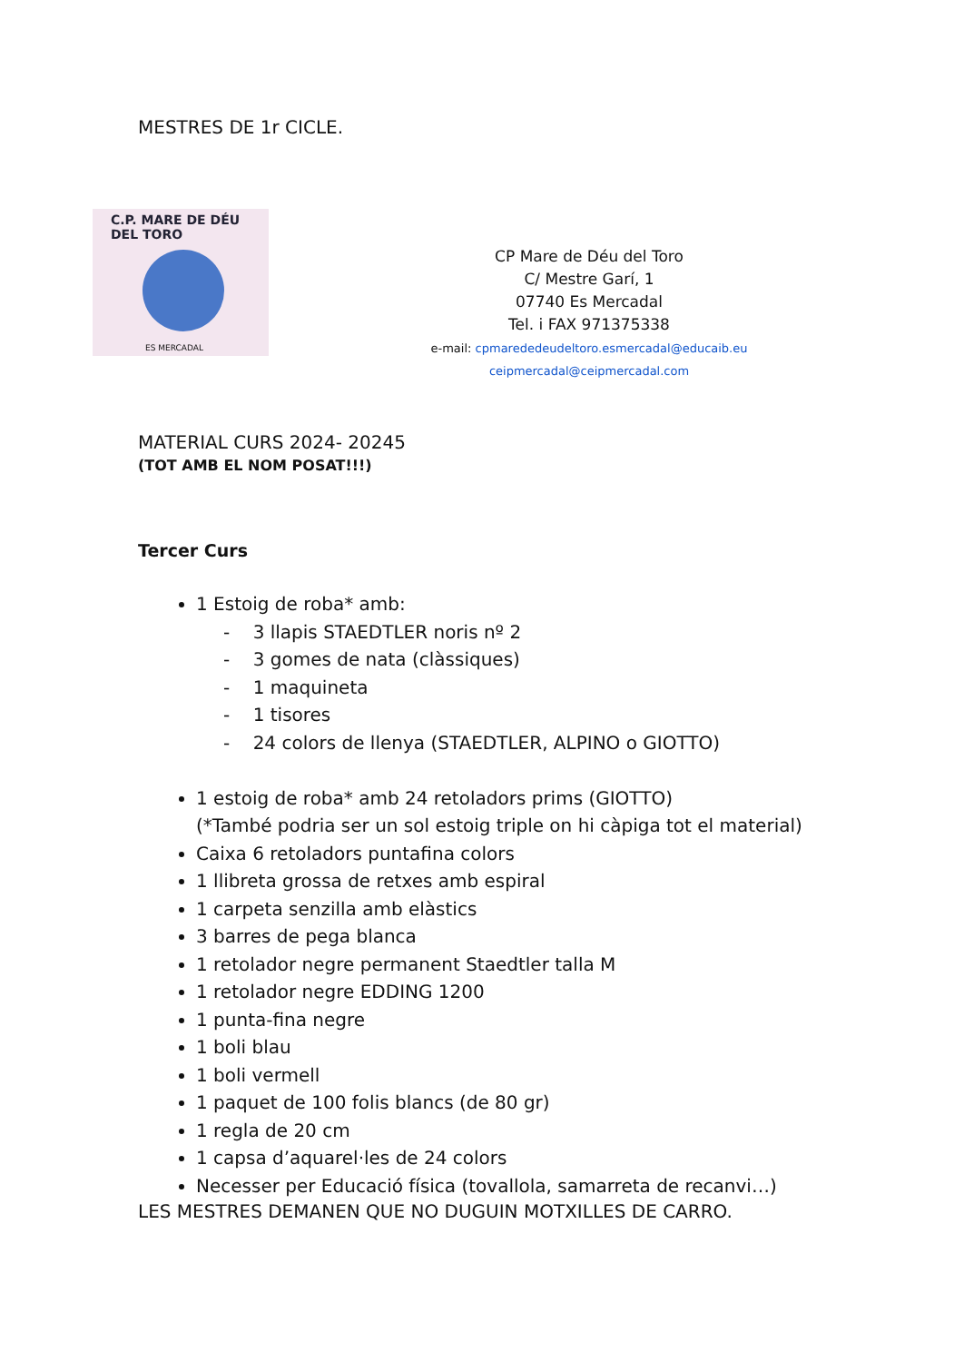MESTRES DE 1r CICLE.
C.P. MARE DE DÉU DEL TORO
ES MERCADAL
CP Mare de Déu del Toro
C/ Mestre Garí, 1
07740 Es Mercadal
Tel. i FAX 971375338
e-mail: cpmarededeudeltoro.esmercadal@educaib.eu
ceipmercadal@ceipmercadal.com
MATERIAL CURS 2024- 20245
(TOT AMB EL NOM POSAT!!!)
Tercer Curs
1 Estoig de roba* amb:
- 3 llapis STAEDTLER noris nº 2
- 3 gomes de nata (clàssiques)
- 1 maquineta
- 1 tisores
- 24 colors de llenya (STAEDTLER, ALPINO o GIOTTO)
1 estoig de roba* amb 24 retoladors prims (GIOTTO)
(*També podria ser un sol estoig triple on hi càpiga tot el material)
Caixa 6 retoladors puntafina colors
1 llibreta grossa de retxes amb espiral
1 carpeta senzilla amb elàstics
3 barres de pega blanca
1 retolador negre permanent Staedtler talla M
1 retolador negre EDDING 1200
1 punta-fina negre
1 boli blau
1 boli vermell
1 paquet de 100 folis blancs (de 80 gr)
1 regla de 20 cm
1 capsa d’aquarel·les de 24 colors
Necesser per Educació física (tovallola, samarreta de recanvi…)
LES MESTRES DEMANEN QUE NO DUGUIN MOTXILLES DE CARRO.